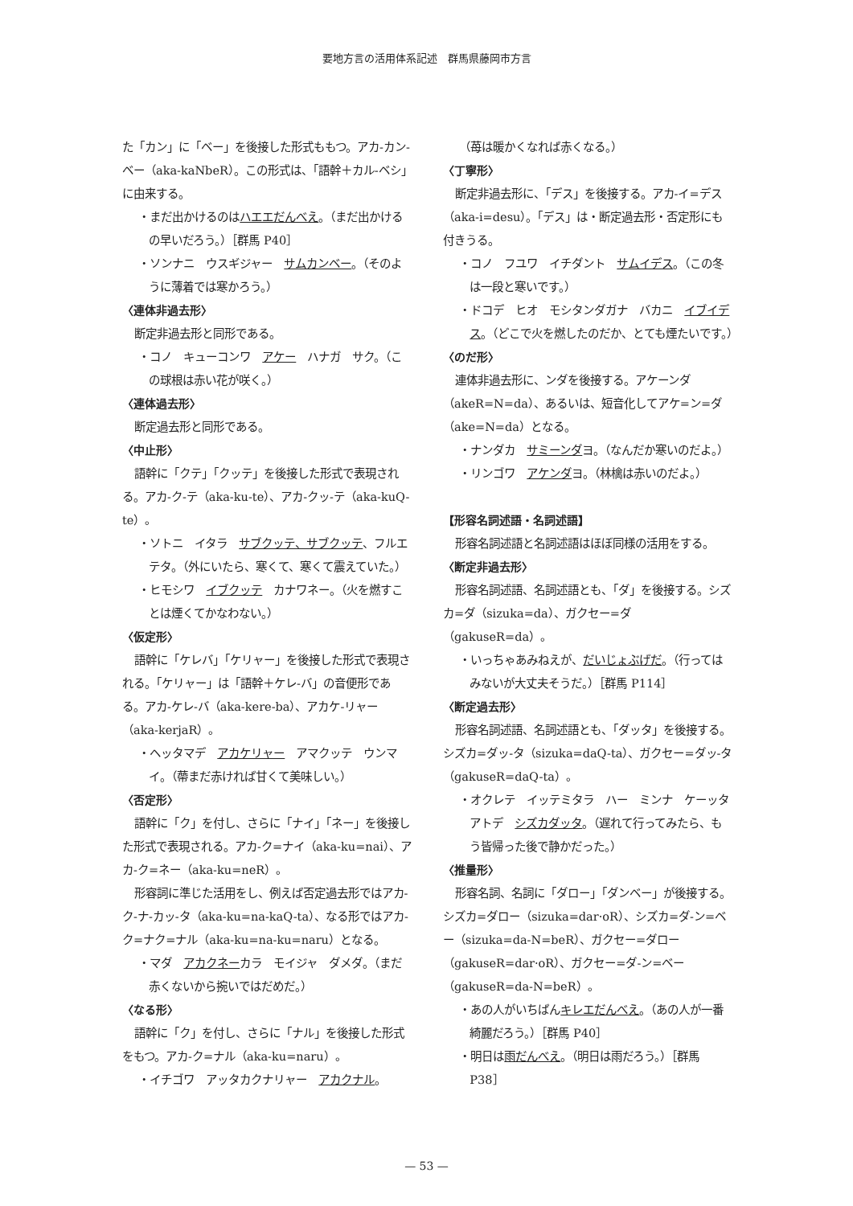要地方言の活用体系記述　群馬県藤岡市方言
た「カン」に「ベー」を後接した形式ももつ。アカ-カン-ベー（aka-kaNbeR）。この形式は、「語幹＋カル-ベシ」に由来する。
・まだ出かけるのはハエエだんべえ。（まだ出かけるの早いだろう。）［群馬 P40］
・ソンナニ　ウスギジャー　サムカンベー。（そのように薄着では寒かろう。）
〈連体非過去形〉
断定非過去形と同形である。
・コノ　キューコンワ　アケー　ハナガ　サク。（この球根は赤い花が咲く。）
〈連体過去形〉
断定過去形と同形である。
〈中止形〉
語幹に「クテ」「クッテ」を後接した形式で表現される。アカ-ク-テ（aka-ku-te）、アカ-クッ-テ（aka-kuQ-te）。
・ソトニ　イタラ　サブクッテ、サブクッテ、フルエテタ。（外にいたら、寒くて、寒くて震えていた。）
・ヒモシワ　イブクッテ　カナワネー。（火を燃すことは煙くてかなわない。）
〈仮定形〉
語幹に「ケレバ」「ケリャー」を後接した形式で表現される。「ケリャー」は「語幹＋ケレ-バ」の音便形である。アカ-ケレ-バ（aka-kere-ba）、アカケ-リャー（aka-kerjaR）。
・ヘッタマデ　アカケリャー　アマクッテ　ウンマイ。（蔕まだ赤ければ甘くて美味しい。）
〈否定形〉
語幹に「ク」を付し、さらに「ナイ」「ネー」を後接した形式で表現される。アカ-ク=ナイ（aka-ku=nai）、アカ-ク=ネー（aka-ku=neR）。
形容詞に準じた活用をし、例えば否定過去形ではアカ-ク-ナ-カッ-タ（aka-ku=na-kaQ-ta）、なる形ではアカ-ク=ナク=ナル（aka-ku=na-ku=naru）となる。
・マダ　アカクネーカラ　モイジャ　ダメダ。（まだ赤くないから捥いではだめだ。）
〈なる形〉
語幹に「ク」を付し、さらに「ナル」を後接した形式をもつ。アカ-ク=ナル（aka-ku=naru）。
・イチゴワ　アッタカクナリャー　アカクナル。
（苺は暖かくなれば赤くなる。）
〈丁寧形〉
断定非過去形に、「デス」を後接する。アカ-イ=デス（aka-i=desu）。「デス」は・断定過去形・否定形にも付きうる。
・コノ　フユワ　イチダント　サムイデス。（この冬は一段と寒いです。）
・ドコデ　ヒオ　モシタンダガナ　バカニ　イブイデス。（どこで火を燃したのだか、とても煙たいです。）
〈のだ形〉
連体非過去形に、ンダを後接する。アケーンダ（akeR=N=da）、あるいは、短音化してアケ=ン=ダ（ake=N=da）となる。
・ナンダカ　サミーンダヨ。（なんだか寒いのだよ。）
・リンゴワ　アケンダヨ。（林檎は赤いのだよ。）
【形容名詞述語・名詞述語】
形容名詞述語と名詞述語はほぼ同様の活用をする。
〈断定非過去形〉
形容名詞述語、名詞述語とも、「ダ」を後接する。シズカ=ダ（sizuka=da）、ガクセー=ダ（gakuseR=da）。
・いっちゃあみねえが、だいじょぶげだ。（行ってはみないが大丈夫そうだ。）［群馬 P114］
〈断定過去形〉
形容名詞述語、名詞述語とも、「ダッタ」を後接する。シズカ=ダッ-タ（sizuka=daQ-ta）、ガクセー=ダッ-タ（gakuseR=daQ-ta）。
・オクレテ　イッテミタラ　ハー　ミンナ　ケーッタアトデ　シズカダッタ。（遅れて行ってみたら、もう皆帰った後で静かだった。）
〈推量形〉
形容名詞、名詞に「ダロー」「ダンベー」が後接する。シズカ=ダロー（sizuka=dar·oR）、シズカ=ダ-ン=ベー（sizuka=da-N=beR）、ガクセー=ダロー（gakuseR=dar·oR）、ガクセー=ダ-ン=ベー（gakuseR=da-N=beR）。
・あの人がいちばんキレエだんべえ。（あの人が一番綺麗だろう。）［群馬 P40］
・明日は雨だんべえ。（明日は雨だろう。）［群馬 P38］
— 53 —